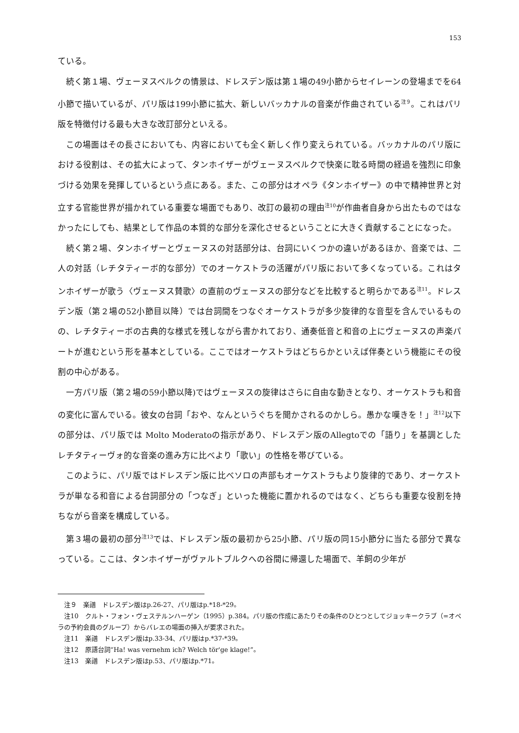153
ている。
続く第１場、ヴェーヌスベルクの情景は、ドレスデン版は第１場の49小節からセイレーンの登場までを64小節で描いているが、パリ版は199小節に拡大、新しいバッカナルの音楽が作曲されている<sup>注９</sup>。これはパリ版を特徴付ける最も大きな改訂部分といえる。
この場面はその長さにおいても、内容においても全く新しく作り変えられている。バッカナルのパリ版における役割は、その拡大によって、タンホイザーがヴェーヌスベルクで快楽に耽る時間の経過を強烈に印象づける効果を発揮しているという点にある。また、この部分はオペラ《タンホイザー》の中で精神世界と対立する官能世界が描かれている重要な場面でもあり、改訂の最初の理由<sup>注10</sup>が作曲者自身から出たものではなかったにしても、結果として作品の本質的な部分を深化させるということに大きく貢献することになった。
続く第２場、タンホイザーとヴェーヌスの対話部分は、台詞にいくつかの違いがあるほか、音楽では、二人の対話（レチタティーボ的な部分）でのオーケストラの活躍がパリ版において多くなっている。これはタンホイザーが歌う〈ヴェーヌス賛歌〉の直前のヴェーヌスの部分などを比較すると明らかである<sup>注11</sup>。ドレスデン版（第２場の52小節目以降）では台詞間をつなぐオーケストラが多少旋律的な音型を含んでいるものの、レチタティーボの古典的な様式を残しながら書かれており、通奏低音と和音の上にヴェーヌスの声楽パートが進むという形を基本としている。ここではオーケストラはどちらかといえば伴奏という機能にその役割の中心がある。
一方パリ版（第２場の59小節以降)ではヴェーヌスの旋律はさらに自由な動きとなり、オーケストラも和音の変化に富んでいる。彼女の台詞「おや、なんというぐちを聞かされるのかしら。愚かな嘆きを！」<sup>注12</sup>以下の部分は、パリ版では Molto Moderatoの指示があり、ドレスデン版のAllegtoでの「語り」を基調としたレチタティーヴォ的な音楽の進み方に比べより「歌い」の性格を帯びている。
このように、パリ版ではドレスデン版に比べソロの声部もオーケストラもより旋律的であり、オーケストラが単なる和音による台詞部分の「つなぎ」といった機能に置かれるのではなく、どちらも重要な役割を持ちながら音楽を構成している。
第３場の最初の部分<sup>注13</sup>では、ドレスデン版の最初から25小節、パリ版の同15小節分に当たる部分で異なっている。ここは、タンホイザーがヴァルトブルクへの谷間に帰還した場面で、羊飼の少年が
注９　楽譜　ドレスデン版はp.26-27、パリ版はp.*18-*29。
注10　クルト・フォン・ヴェステルンハーゲン（1995）p.384。パリ版の作成にあたりその条件のひとつとしてジョッキークラブ（=オペラの予約会員のグループ）からバレエの場面の挿入が要求された。
注11　楽譜　ドレスデン版はp.33-34、パリ版はp.*37-*39。
注12　原語台詞“Ha! was vernehm ich? Welch tör'ge klage!”。
注13　楽譜　ドレスデン版はp.53、パリ版はp.*71。